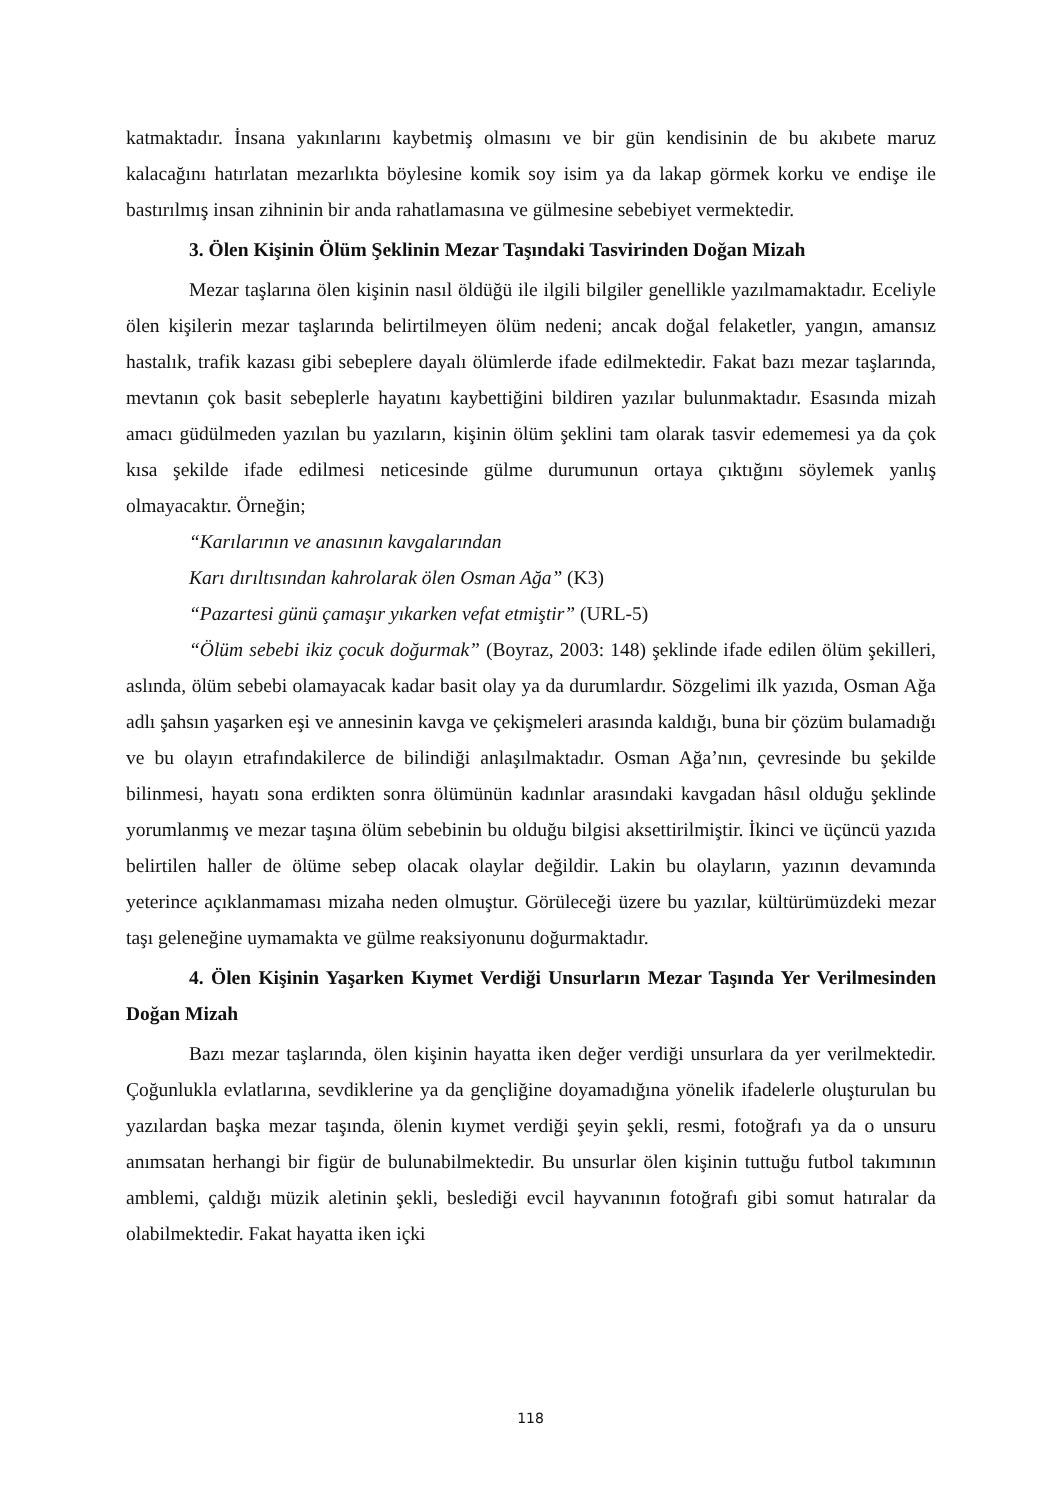katmaktadır. İnsana yakınlarını kaybetmiş olmasını ve bir gün kendisinin de bu akıbete maruz kalacağını hatırlatan mezarlıkta böylesine komik soy isim ya da lakap görmek korku ve endişe ile bastırılmış insan zihninin bir anda rahatlamasına ve gülmesine sebebiyet vermektedir.
3. Ölen Kişinin Ölüm Şeklinin Mezar Taşındaki Tasvirinden Doğan Mizah
Mezar taşlarına ölen kişinin nasıl öldüğü ile ilgili bilgiler genellikle yazılmamaktadır. Eceliyle ölen kişilerin mezar taşlarında belirtilmeyen ölüm nedeni; ancak doğal felaketler, yangın, amansız hastalık, trafik kazası gibi sebeplere dayalı ölümlerde ifade edilmektedir. Fakat bazı mezar taşlarında, mevtanın çok basit sebeplerle hayatını kaybettiğini bildiren yazılar bulunmaktadır. Esasında mizah amacı güdülmeden yazılan bu yazıların, kişinin ölüm şeklini tam olarak tasvir edememesi ya da çok kısa şekilde ifade edilmesi neticesinde gülme durumunun ortaya çıktığını söylemek yanlış olmayacaktır. Örneğin;
“Karılarının ve anasının kavgalarından
Karı dırıltısından kahrolarak ölen Osman Ağa” (K3)
“Pazartesi günü çamaşır yıkarken vefat etmiştir” (URL-5)
“Ölüm sebebi ikiz çocuk doğurmak” (Boyraz, 2003: 148) şeklinde ifade edilen ölüm şekilleri, aslında, ölüm sebebi olamayacak kadar basit olay ya da durumlardır. Sözgelimi ilk yazıda, Osman Ağa adlı şahsın yaşarken eşi ve annesinin kavga ve çekişmeleri arasında kaldığı, buna bir çözüm bulamadığı ve bu olayın etrafındakilerce de bilindiği anlaşılmaktadır. Osman Ağa’nın, çevresinde bu şekilde bilinmesi, hayatı sona erdikten sonra ölümünün kadınlar arasındaki kavgadan hâsıl olduğu şeklinde yorumlanmış ve mezar taşına ölüm sebebinin bu olduğu bilgisi aksettirilmiştir. İkinci ve üçüncü yazıda belirtilen haller de ölüme sebep olacak olaylar değildir. Lakin bu olayların, yazının devamında yeterince açıklanmaması mizaha neden olmuştur. Görüleceği üzere bu yazılar, kültürümüzdeki mezar taşı geleneğine uymamakta ve gülme reaksiyonunu doğurmaktadır.
4. Ölen Kişinin Yaşarken Kıymet Verdiği Unsurların Mezar Taşında Yer Verilmesinden Doğan Mizah
Bazı mezar taşlarında, ölen kişinin hayatta iken değer verdiği unsurlara da yer verilmektedir. Çoğunlukla evlatlarına, sevdiklerine ya da gençliğine doyamadığına yönelik ifadelerle oluşturulan bu yazılardan başka mezar taşında, ölenin kıymet verdiği şeyin şekli, resmi, fotoğrafı ya da o unsuru anımsatan herhangi bir figür de bulunabilmektedir. Bu unsurlar ölen kişinin tuttuğu futbol takımının amblemi, çaldığı müzik aletinin şekli, beslediği evcil hayvanının fotoğrafı gibi somut hatıralar da olabilmektedir. Fakat hayatta iken içki
118